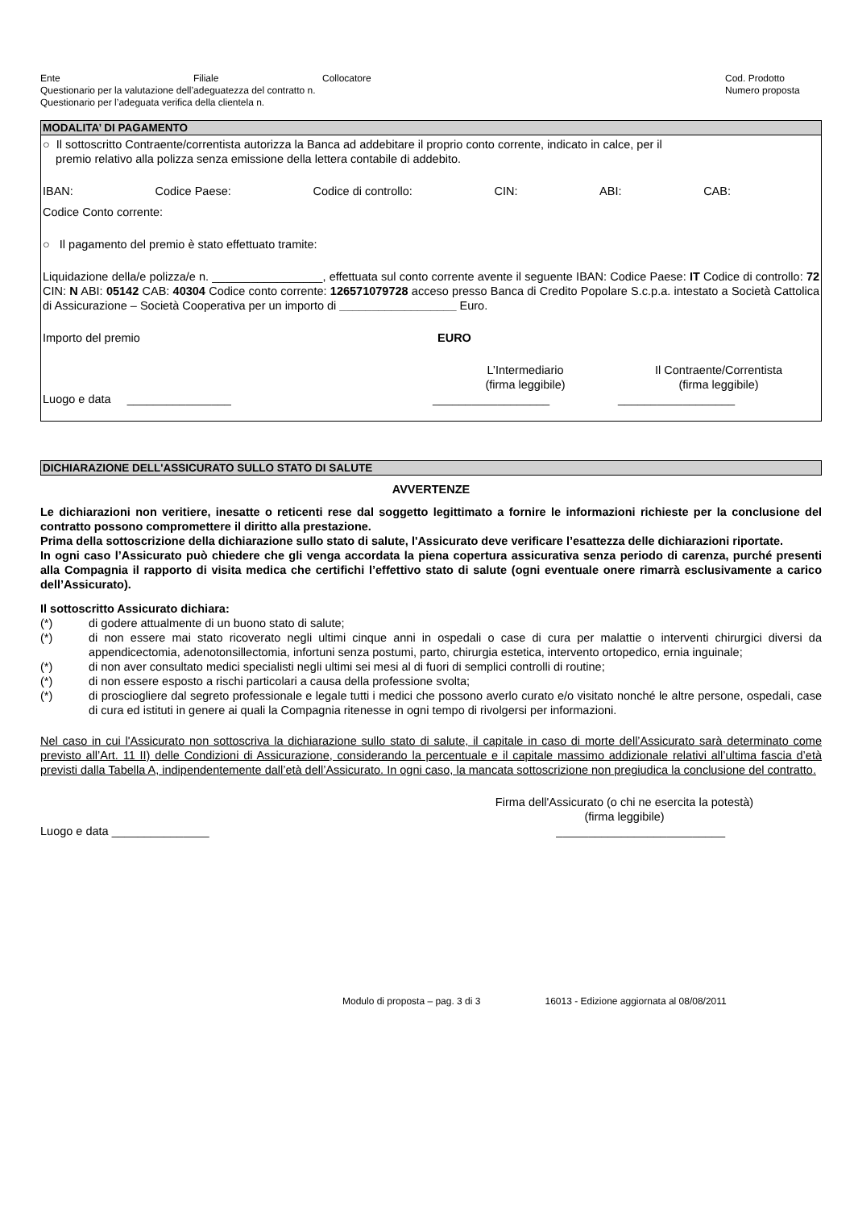Ente Filiale Collocatore Cod. Prodotto
Questionario per la valutazione dell’adeguatezza del contratto n. Numero proposta
Questionario per l’adeguata verifica della clientela n.
MODALITA’ DI PAGAMENTO
○ Il sottoscritto Contraente/correntista autorizza la Banca ad addebitare il proprio conto corrente, indicato in calce, per il
premio relativo alla polizza senza emissione della lettera contabile di addebito.
IBAN: Codice Paese: Codice di controllo: CIN: ABI: CAB:
Codice Conto corrente:
○ Il pagamento del premio è stato effettuato tramite:
Liquidazione della/e polizza/e n. _________________, effettuata sul conto corrente avente il seguente IBAN: Codice Paese: IT Codice di controllo: 72 CIN: N ABI: 05142 CAB: 40304 Codice conto corrente: 126571079728 acceso presso Banca di Credito Popolare S.c.p.a. intestato a Società Cattolica di Assicurazione – Società Cooperativa per un importo di __________________ Euro.
Importo del premio EURO
L’Intermediario
(firma leggibile) Il Contraente/Correntista
(firma leggibile)
Luogo e data ________________ __________________ __________________
DICHIARAZIONE DELL'ASSICURATO SULLO STATO DI SALUTE
AVVERTENZE
Le dichiarazioni non veritiere, inesatte o reticenti rese dal soggetto legittimato a fornire le informazioni richieste per la conclusione del contratto possono compromettere il diritto alla prestazione.
Prima della sottoscrizione della dichiarazione sullo stato di salute, l'Assicurato deve verificare l’esattezza delle dichiarazioni riportate.
In ogni caso l’Assicurato può chiedere che gli venga accordata la piena copertura assicurativa senza periodo di carenza, purché presenti alla Compagnia il rapporto di visita medica che certifichi l’effettivo stato di salute (ogni eventuale onere rimarrà esclusivamente a carico dell’Assicurato).
Il sottoscritto Assicurato dichiara:
(*) di godere attualmente di un buono stato di salute;
(*) di non essere mai stato ricoverato negli ultimi cinque anni in ospedali o case di cura per malattie o interventi chirurgici diversi da appendicectomia, adenotonsillectomia, infortuni senza postumi, parto, chirurgia estetica, intervento ortopedico, ernia inguinale;
(*) di non aver consultato medici specialisti negli ultimi sei mesi al di fuori di semplici controlli di routine;
(*) di non essere esposto a rischi particolari a causa della professione svolta;
(*) di prosciogliere dal segreto professionale e legale tutti i medici che possono averlo curato e/o visitato nonché le altre persone, ospedali, case di cura ed istituti in genere ai quali la Compagnia ritenesse in ogni tempo di rivolgersi per informazioni.
Nel caso in cui l'Assicurato non sottoscriva la dichiarazione sullo stato di salute, il capitale in caso di morte dell’Assicurato sarà determinato come previsto all’Art. 11 II) delle Condizioni di Assicurazione, considerando la percentuale e il capitale massimo addizionale relativi all’ultima fascia d’età previsti dalla Tabella A, indipendentemente dall’età dell’Assicurato. In ogni caso, la mancata sottoscrizione non pregiudica la conclusione del contratto.
Firma dell'Assicurato (o chi ne esercita la potestà)
(firma leggibile)
Luogo e data _______________ __________________________
Modulo di proposta – pag. 3 di 3 16013 - Edizione aggiornata al 08/08/2011